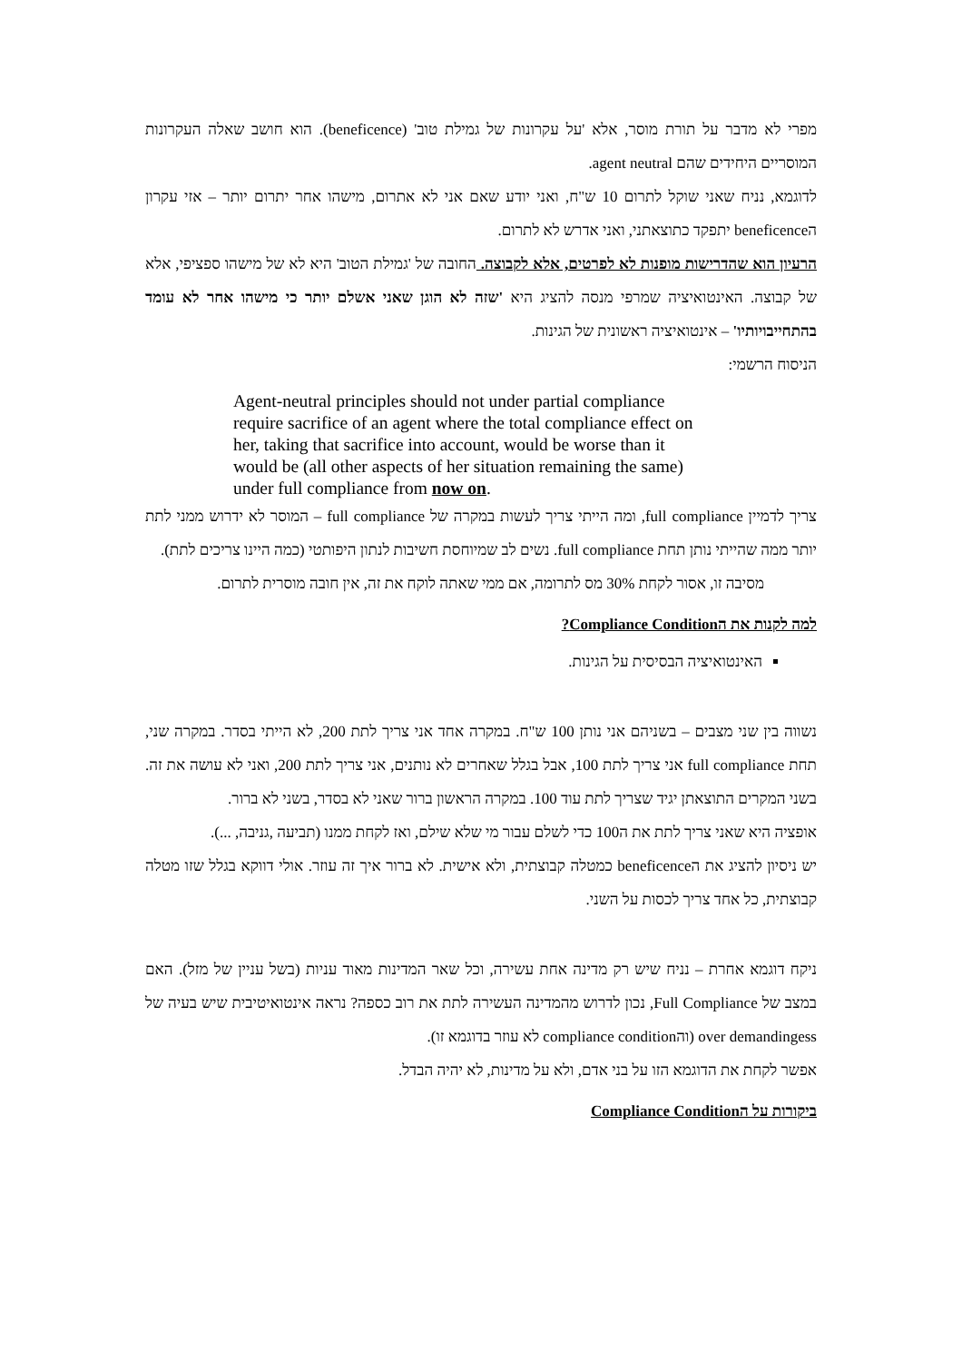מפרי לא מדבר על תורת מוסר, אלא 'על עקרונות של גמילת טוב' (beneficence). הוא חושב שאלה העקרונות המוסריים היחידים שהם agent neutral.
לדוגמא, נניח שאני שוקל לתרום 10 ש"ח, ואני יודע שאם אני לא אתרום, מישהו אחר יתרום יותר – אזי עקרון הbeneficence יתפקד כתוצאתני, ואני אדרש לא לתרום.
הרעיון הוא שהדרישות מופנות לא לפרטים, אלא לקבוצה. החובה של 'גמילת הטוב' היא לא של מישהו ספציפי, אלא של קבוצה. האינטואיציה שמרפי מנסה להציג היא 'שזה לא הוגן שאני אשלם יותר כי מישהו אחר לא עומד בהתחייבויותיו' – אינטואיציה ראשונית של הגינות.
הניסוח הרשמי:
Agent-neutral principles should not under partial compliance require sacrifice of an agent where the total compliance effect on her, taking that sacrifice into account, would be worse than it would be (all other aspects of her situation remaining the same) under full compliance from now on.
צריך לדמיין full compliance, ומה הייתי צריך לעשות במקרה של full compliance – המוסר לא ידרוש ממני לתת יותר ממה שהייתי נותן תחת full compliance. נשים לב שמיוחסת חשיבות לנתון היפותטי (כמה היינו צריכים לתת).
מסיבה זו, אסור לקחת 30% מס לתרומה, אם ממי שאתה לוקח את זה, אין חובה מוסרית לתרום.
למה לקנות את הCompliance Condition?
האינטואיציה הבסיסית על הגינות.
נשווה בין שני מצבים – בשניהם אני נותן 100 ש"ח. במקרה אחד אני צריך לתת 200, לא הייתי בסדר. במקרה שני, תחת full compliance אני צריך לתת 100, אבל בגלל שאחרים לא נותנים, אני צריך לתת 200, ואני לא עושה את זה. בשני המקרים התוצאתן יגיד שצריך לתת עוד 100. במקרה הראשון ברור שאני לא בסדר, בשני לא ברור.
אופציה היא שאני צריך לתת את ה100 כדי לשלם עבור מי שלא שילם, ואז לקחת ממנו (תביעה ,גניבה, ...).
יש ניסיון להציג את הbeneficence כמטלה קבוצתית, ולא אישית. לא ברור איך זה עוזר. אולי דווקא בגלל שזו מטלה קבוצתית, כל אחד צריך לכסות על השני.
ניקח דוגמא אחרת – נניח שיש רק מדינה אחת עשירה, וכל שאר המדינות מאוד עניות (בשל עניין של מזל). האם במצב של Full Compliance, נכון לדרוש מהמדינה העשירה לתת את רוב כספה? נראה אינטואיטיבית שיש בעיה של over demandingess (והcompliance condition לא עוזר בדוגמא זו).
אפשר לקחת את הדוגמא הזו על בני אדם, ולא על מדינות, לא יהיה הבדל.
ביקורות על הCompliance Condition